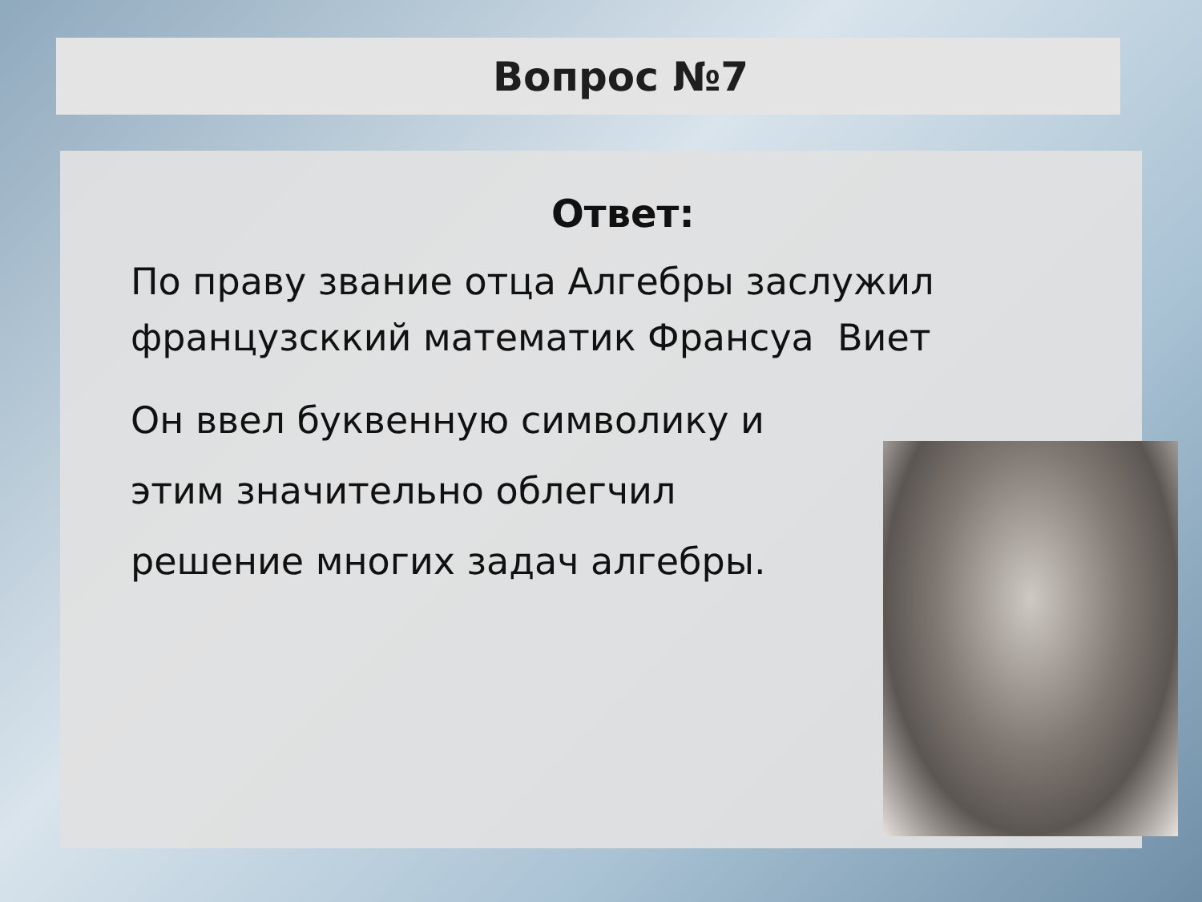Вопрос №7
Ответ:
По праву звание отца Алгебры заслужил
французсккий математик Франсуа Виет
Он ввел буквенную символику и
этим значительно облегчил
решение многих задач алгебры.